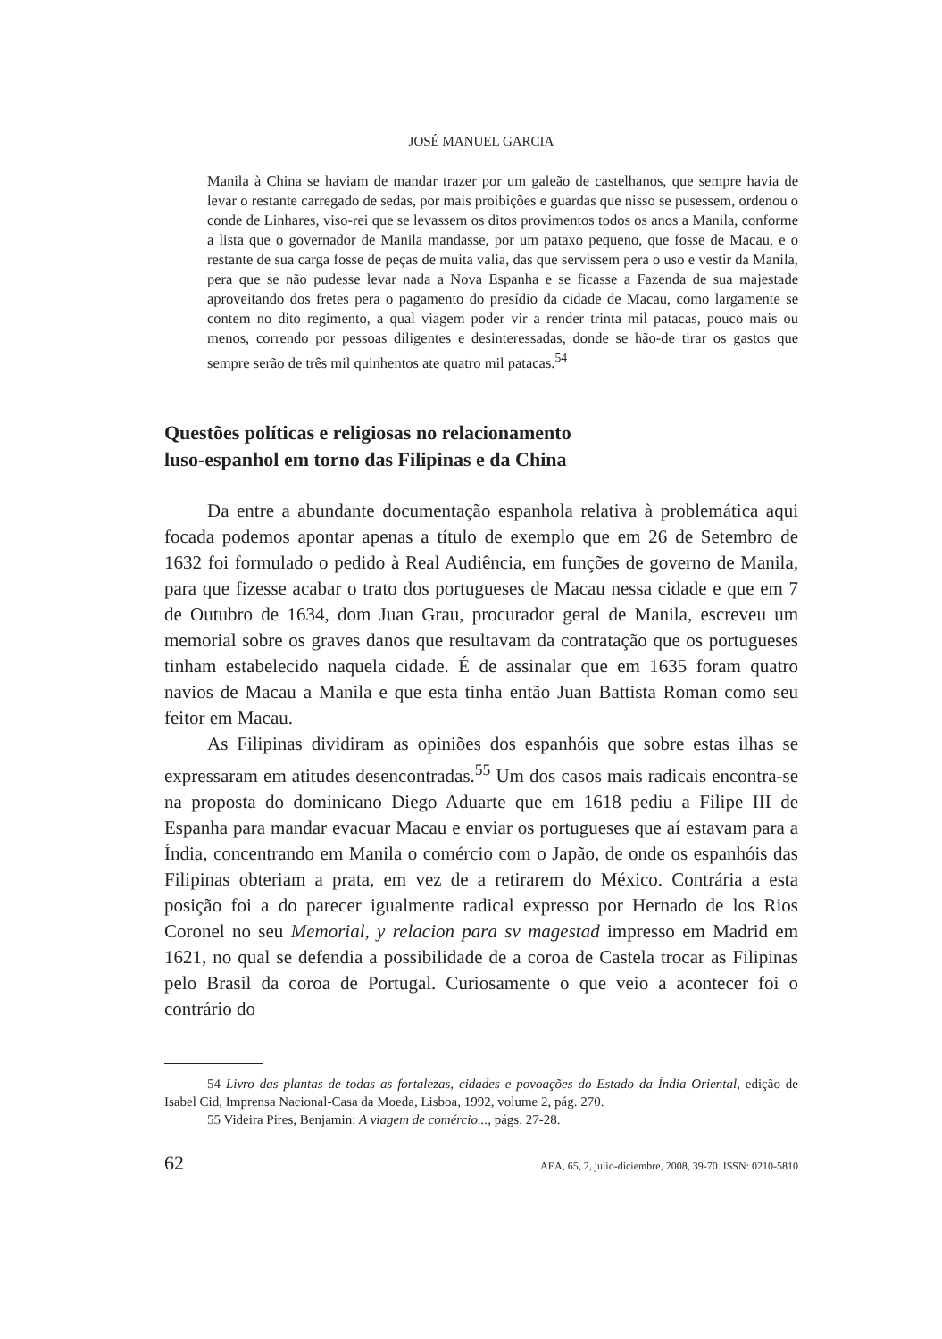JOSÉ MANUEL GARCIA
Manila à China se haviam de mandar trazer por um galeão de castelhanos, que sempre havia de levar o restante carregado de sedas, por mais proibições e guardas que nisso se pusessem, ordenou o conde de Linhares, viso-rei que se levassem os ditos provimentos todos os anos a Manila, conforme a lista que o governador de Manila mandasse, por um pataxo pequeno, que fosse de Macau, e o restante de sua carga fosse de peças de muita valia, das que servissem pera o uso e vestir da Manila, pera que se não pudesse levar nada a Nova Espanha e se ficasse a Fazenda de sua majestade aproveitando dos fretes pera o pagamento do presídio da cidade de Macau, como largamente se contem no dito regimento, a qual viagem poder vir a render trinta mil patacas, pouco mais ou menos, correndo por pessoas diligentes e desinteressadas, donde se hão-de tirar os gastos que sempre serão de três mil quinhentos ate quatro mil patacas.<sup>54</sup>
Questões políticas e religiosas no relacionamento
luso-espanhol em torno das Filipinas e da China
Da entre a abundante documentação espanhola relativa à problemática aqui focada podemos apontar apenas a título de exemplo que em 26 de Setembro de 1632 foi formulado o pedido à Real Audiência, em funções de governo de Manila, para que fizesse acabar o trato dos portugueses de Macau nessa cidade e que em 7 de Outubro de 1634, dom Juan Grau, procurador geral de Manila, escreveu um memorial sobre os graves danos que resultavam da contratação que os portugueses tinham estabelecido naquela cidade. É de assinalar que em 1635 foram quatro navios de Macau a Manila e que esta tinha então Juan Battista Roman como seu feitor em Macau.
As Filipinas dividiram as opiniões dos espanhóis que sobre estas ilhas se expressaram em atitudes desencontradas.<sup>55</sup> Um dos casos mais radicais encontra-se na proposta do dominicano Diego Aduarte que em 1618 pediu a Filipe III de Espanha para mandar evacuar Macau e enviar os portugueses que aí estavam para a Índia, concentrando em Manila o comércio com o Japão, de onde os espanhóis das Filipinas obteriam a prata, em vez de a retirarem do México. Contrária a esta posição foi a do parecer igualmente radical expresso por Hernado de los Rios Coronel no seu Memorial, y relacion para sv magestad impresso em Madrid em 1621, no qual se defendia a possibilidade de a coroa de Castela trocar as Filipinas pelo Brasil da coroa de Portugal. Curiosamente o que veio a acontecer foi o contrário do
54 Livro das plantas de todas as fortalezas, cidades e povoações do Estado da Índia Oriental, edição de Isabel Cid, Imprensa Nacional-Casa da Moeda, Lisboa, 1992, volume 2, pág. 270.
55 Videira Pires, Benjamin: A viagem de comércio..., págs. 27-28.
62 AEA, 65, 2, julio-diciembre, 2008, 39-70. ISSN: 0210-5810